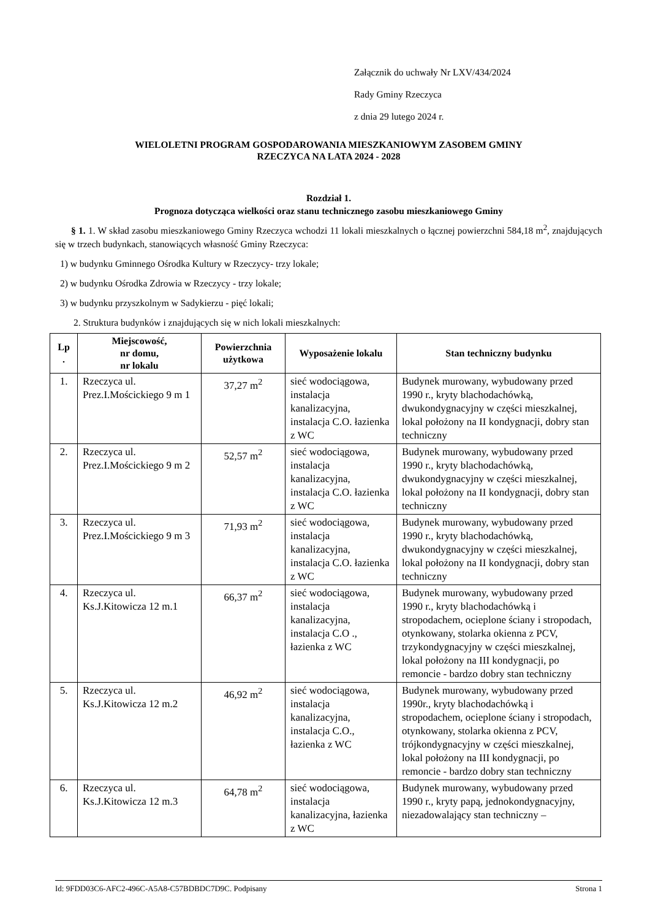Załącznik do uchwały Nr LXV/434/2024
Rady Gminy Rzeczyca
z dnia 29 lutego 2024 r.
WIELOLETNI PROGRAM GOSPODAROWANIA MIESZKANIOWYM ZASOBEM GMINY
RZECZYCA NA LATA 2024 - 2028
Rozdział 1.
Prognoza dotycząca wielkości oraz stanu technicznego zasobu mieszkaniowego Gminy
§ 1. 1. W skład zasobu mieszkaniowego Gminy Rzeczyca wchodzi 11 lokali mieszkalnych o łącznej powierzchni 584,18 m<sup>2</sup>, znajdujących się w trzech budynkach, stanowiących własność Gminy Rzeczyca:
1) w budynku Gminnego Ośrodka Kultury w Rzeczycy- trzy lokale;
2) w budynku Ośrodka Zdrowia w Rzeczycy - trzy lokale;
3) w budynku przyszkolnym w Sadykierzu - pięć lokali;
2. Struktura budynków i znajdujących się w nich lokali mieszkalnych:
| Lp . | Miejscowość, nr domu, nr lokalu | Powierzchnia użytkowa | Wyposażenie lokalu | Stan techniczny budynku |
| --- | --- | --- | --- | --- |
| 1. | Rzeczyca ul. Prez.I.Mościckiego 9 m 1 | 37,27 m<sup>2</sup> | sieć wodociągowa, instalacja kanalizacyjna, instalacja C.O. łazienka z WC | Budynek murowany, wybudowany przed 1990 r., kryty blachodachówką, dwukondygnacyjny w części mieszkalnej, lokal położony na II kondygnacji, dobry stan techniczny |
| 2. | Rzeczyca ul. Prez.I.Mościckiego 9 m 2 | 52,57 m<sup>2</sup> | sieć wodociągowa, instalacja kanalizacyjna, instalacja C.O. łazienka z WC | Budynek murowany, wybudowany przed 1990 r., kryty blachodachówką, dwukondygnacyjny w części mieszkalnej, lokal położony na II kondygnacji, dobry stan techniczny |
| 3. | Rzeczyca ul. Prez.I.Mościckiego 9 m 3 | 71,93 m<sup>2</sup> | sieć wodociągowa, instalacja kanalizacyjna, instalacja C.O. łazienka z WC | Budynek murowany, wybudowany przed 1990 r., kryty blachodachówką, dwukondygnacyjny w części mieszkalnej, lokal położony na II kondygnacji, dobry stan techniczny |
| 4. | Rzeczyca ul. Ks.J.Kitowicza 12 m.1 | 66,37 m<sup>2</sup> | sieć wodociągowa, instalacja kanalizacyjna, instalacja C.O ., łazienka z WC | Budynek murowany, wybudowany przed 1990 r., kryty blachodachówką i stropodachem, ocieplone ściany i stropodach, otynkowany, stolarka okienna z PCV, trzykondygnacyjny w części mieszkalnej, lokal położony na III kondygnacji, po remoncie - bardzo dobry stan techniczny |
| 5. | Rzeczyca ul. Ks.J.Kitowicza 12 m.2 | 46,92 m<sup>2</sup> | sieć wodociągowa, instalacja kanalizacyjna, instalacja C.O., łazienka z WC | Budynek murowany, wybudowany przed 1990r., kryty blachodachówką i stropodachem, ocieplone ściany i stropodach, otynkowany, stolarka okienna z PCV, trójkondygnacyjny w części mieszkalnej, lokal położony na III kondygnacji, po remoncie - bardzo dobry stan techniczny |
| 6. | Rzeczyca ul. Ks.J.Kitowicza 12 m.3 | 64,78 m<sup>2</sup> | sieć wodociągowa, instalacja kanalizacyjna, łazienka z WC | Budynek murowany, wybudowany przed 1990 r., kryty papą, jednokondygnacyjny, niezadowalający stan techniczny – |
Id: 9FDD03C6-AFC2-496C-A5A8-C57BDBDC7D9C. Podpisany Strona 1